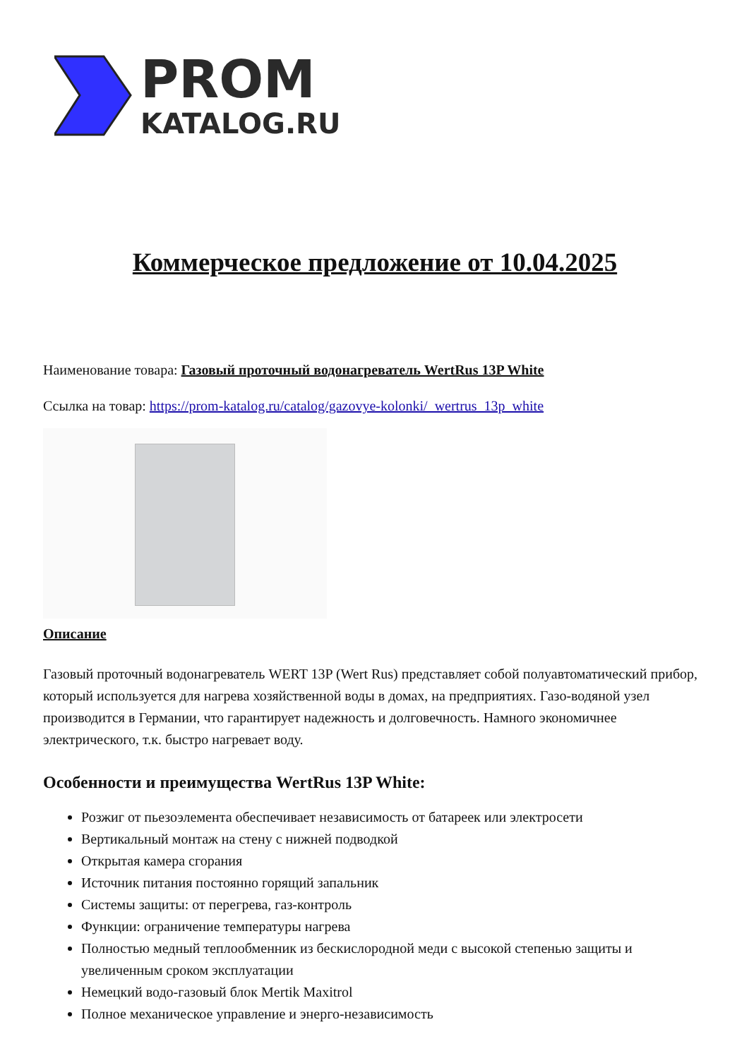PROM
KATALOG.RU
Коммерческое предложение от 10.04.2025
Наименование товара: Газовый проточный водонагреватель WertRus 13P White
Ссылка на товар: https://prom-katalog.ru/catalog/gazovye-kolonki/_wertrus_13p_white
Описание
Газовый проточный водонагреватель WERT 13P (Wert Rus) представляет собой полуавтоматический прибор, который используется для нагрева хозяйственной воды в домах, на предприятиях. Газо-водяной узел производится в Германии, что гарантирует надежность и долговечность. Намного экономичнее электрического, т.к. быстро нагревает воду.
Особенности и преимущества WertRus 13P White:
Розжиг от пьезоэлемента обеспечивает независимость от батареек или электросети
Вертикальный монтаж на стену с нижней подводкой
Открытая камера сгорания
Источник питания постоянно горящий запальник
Системы защиты: от перегрева, газ-контроль
Функции: ограничение температуры нагрева
Полностью медный теплообменник из бескислородной меди с высокой степенью защиты и увеличенным сроком эксплуатации
Немецкий водо-газовый блок Mertik Maxitrol
Полное механическое управление и энерго-независимость